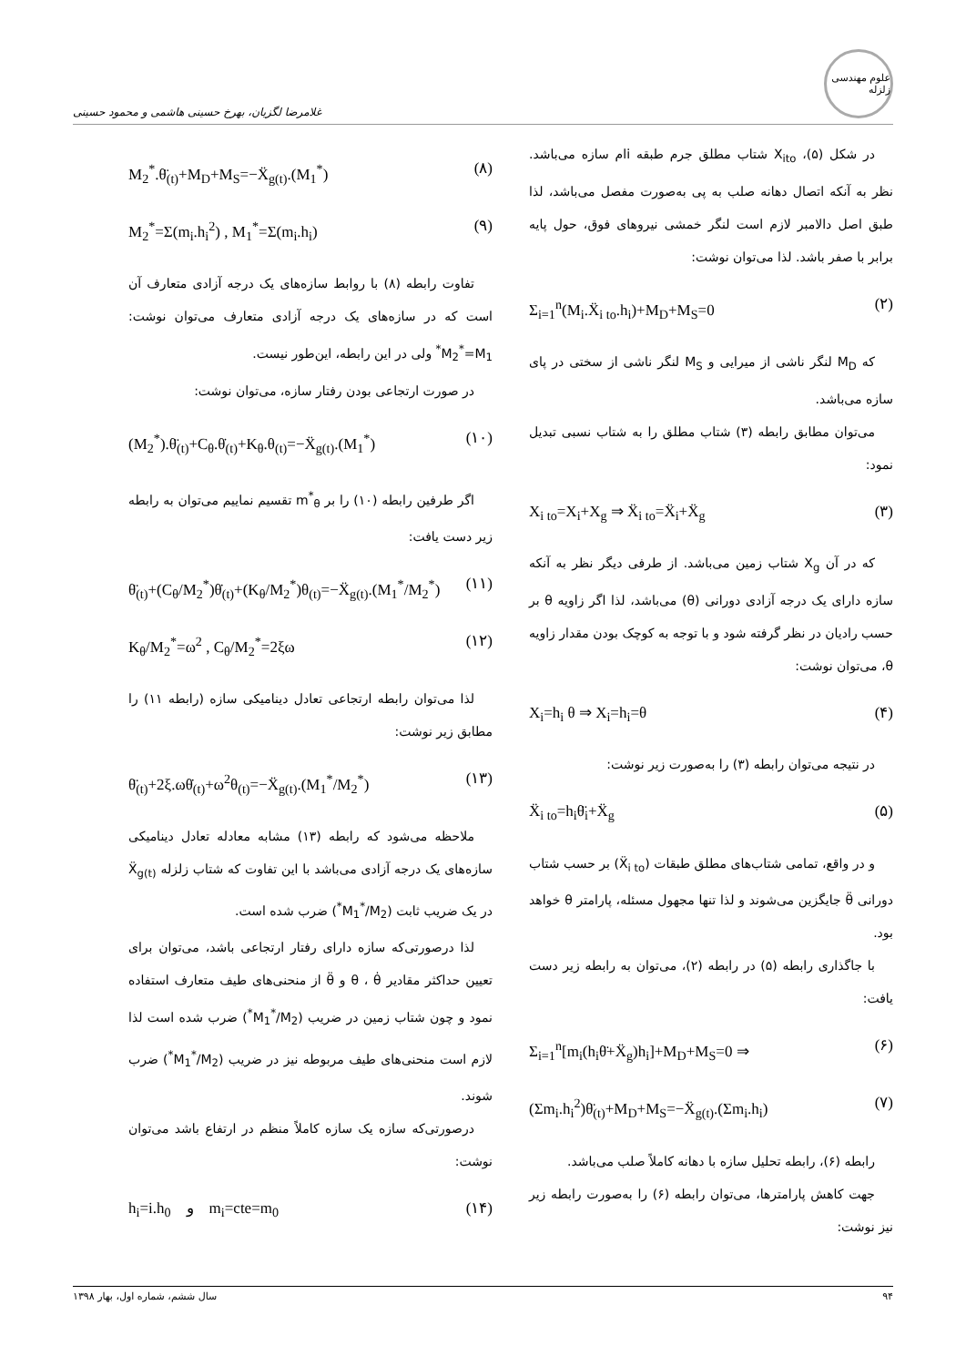علوم مهندسی زلزله
غلامرضا لگزیان، بهرخ حسینی هاشمی و محمود حسینی
در شکل (۵)، X<sub>ito</sub> شتاب مطلق جرم طبقه iام سازه می‌باشد. نظر به آنکه اتصال دهانه صلب به پی به‌صورت مفصل می‌باشد، لذا طبق اصل دالامبر لازم است لنگر خمشی نیروهای فوق، حول پایه برابر با صفر باشد. لذا می‌توان نوشت:
Σ<sub>i=1</sub><sup>n</sup>(M<sub>i</sub>.Ẍ<sub>i to</sub>.h<sub>i</sub>)+M<sub>D</sub>+M<sub>S</sub>=0 (۲)
که M<sub>D</sub> لنگر ناشی از میرایی و M<sub>S</sub> لنگر ناشی از سختی در پای سازه می‌باشد.
می‌توان مطابق رابطه (۳) شتاب مطلق را به شتاب نسبی تبدیل نمود:
X<sub>i to</sub>=X<sub>i</sub>+X<sub>g</sub> ⇒ Ẍ<sub>i to</sub>=Ẍ<sub>i</sub>+Ẍ<sub>g</sub> (۳)
که در آن X<sub>g</sub> شتاب زمین می‌باشد. از طرفی دیگر نظر به آنکه سازه دارای یک درجه آزادی دورانی (θ) می‌باشد، لذا اگر زاویه θ بر حسب رادیان در نظر گرفته شود و با توجه به کوچک بودن مقدار زاویه θ، می‌توان نوشت:
X<sub>i</sub>=h<sub>i</sub> θ ⇒ X<sub>i</sub>=h<sub>i</sub>=θ (۴)
در نتیجه می‌توان رابطه (۳) را به‌صورت زیر نوشت:
Ẍ<sub>i to</sub>=h<sub>i</sub>θ̈<sub>i</sub>+Ẍ<sub>g</sub> (۵)
و در واقع، تمامی شتاب‌های مطلق طبقات (Ẍ<sub>i to</sub>) بر حسب شتاب دورانی θ̈ جایگزین می‌شوند و لذا تنها مجهول مسئله، پارامتر θ خواهد بود.
با جاگذاری رابطه (۵) در رابطه (۲)، می‌توان به رابطه زیر دست یافت:
Σ<sub>i=1</sub><sup>n</sup>[m<sub>i</sub>(h<sub>i</sub>θ̈+Ẍ<sub>g</sub>)h<sub>i</sub>]+M<sub>D</sub>+M<sub>S</sub>=0 ⇒ (۶)
(Σm<sub>i</sub>.h<sub>i</sub><sup>2</sup>)θ̈<sub>(t)</sub>+M<sub>D</sub>+M<sub>S</sub>=−Ẍ<sub>g(t)</sub>.(Σm<sub>i</sub>.h<sub>i</sub>) (۷)
رابطه (۶)، رابطه تحلیل سازه با دهانه کاملاً صلب می‌باشد.
جهت کاهش پارامترها، می‌توان رابطه (۶) را به‌صورت رابطه زیر نیز نوشت:
M<sub>2</sub><sup>*</sup>.θ̈<sub>(t)</sub>+M<sub>D</sub>+M<sub>S</sub>=−Ẍ<sub>g(t)</sub>.(M<sub>1</sub><sup>*</sup>) (۸)
M<sub>2</sub><sup>*</sup>=Σ(m<sub>i</sub>.h<sub>i</sub><sup>2</sup>) , M<sub>1</sub><sup>*</sup>=Σ(m<sub>i</sub>.h<sub>i</sub>) (۹)
تفاوت رابطه (۸) با روابط سازه‌های یک درجه آزادی متعارف آن است که در سازه‌های یک درجه آزادی متعارف می‌توان نوشت: M<sub>2</sub><sup>*</sup>=M<sub>1</sub><sup>*</sup> ولی در این رابطه، این‌طور نیست.
در صورت ارتجاعی بودن رفتار سازه، می‌توان نوشت:
(M<sub>2</sub><sup>*</sup>).θ̈<sub>(t)</sub>+C<sub>θ</sub>.θ̇<sub>(t)</sub>+K<sub>θ</sub>.θ<sub>(t)</sub>=−Ẍ<sub>g(t)</sub>.(M<sub>1</sub><sup>*</sup>) (۱۰)
اگر طرفین رابطه (۱۰) را بر m<sup>*</sup><sub>θ</sub> تقسیم نماییم می‌توان به رابطه زیر دست یافت:
θ̈<sub>(t)</sub>+(C<sub>θ</sub>/M<sub>2</sub><sup>*</sup>)θ̇<sub>(t)</sub>+(K<sub>θ</sub>/M<sub>2</sub><sup>*</sup>)θ<sub>(t)</sub>=−Ẍ<sub>g(t)</sub>.(M<sub>1</sub><sup>*</sup>/M<sub>2</sub><sup>*</sup>) (۱۱)
K<sub>θ</sub>/M<sub>2</sub><sup>*</sup>=ω<sup>2</sup> , C<sub>θ</sub>/M<sub>2</sub><sup>*</sup>=2ξω (۱۲)
لذا می‌توان رابطه ارتجاعی تعادل دینامیکی سازه (رابطه ۱۱) را مطابق زیر نوشت:
θ̈<sub>(t)</sub>+2ξ.ωθ̇<sub>(t)</sub>+ω<sup>2</sup>θ<sub>(t)</sub>=−Ẍ<sub>g(t)</sub>.(M<sub>1</sub><sup>*</sup>/M<sub>2</sub><sup>*</sup>) (۱۳)
ملاحظه می‌شود که رابطه (۱۳) مشابه معادله تعادل دینامیکی سازه‌های یک درجه آزادی می‌باشد با این تفاوت که شتاب زلزله Ẍ<sub>g(t)</sub> در یک ضریب ثابت (M<sub>1</sub><sup>*</sup>/M<sub>2</sub><sup>*</sup>) ضرب شده است.
لذا درصورتی‌که سازه دارای رفتار ارتجاعی باشد، می‌توان برای تعیین حداکثر مقادیر θ ، θ̇ و θ̈ از منحنی‌های طیف متعارف استفاده نمود و چون شتاب زمین در ضریب (M<sub>1</sub><sup>*</sup>/M<sub>2</sub><sup>*</sup>) ضرب شده است لذا لازم است منحنی‌های طیف مربوطه نیز در ضریب (M<sub>1</sub><sup>*</sup>/M<sub>2</sub><sup>*</sup>) ضرب شوند.
درصورتی‌که سازه یک سازه کاملاً منظم در ارتفاع باشد می‌توان نوشت:
h<sub>i</sub>=i.h<sub>0</sub> و m<sub>i</sub>=cte=m<sub>0</sub> (۱۴)
۹۴ سال ششم، شماره اول، بهار ۱۳۹۸